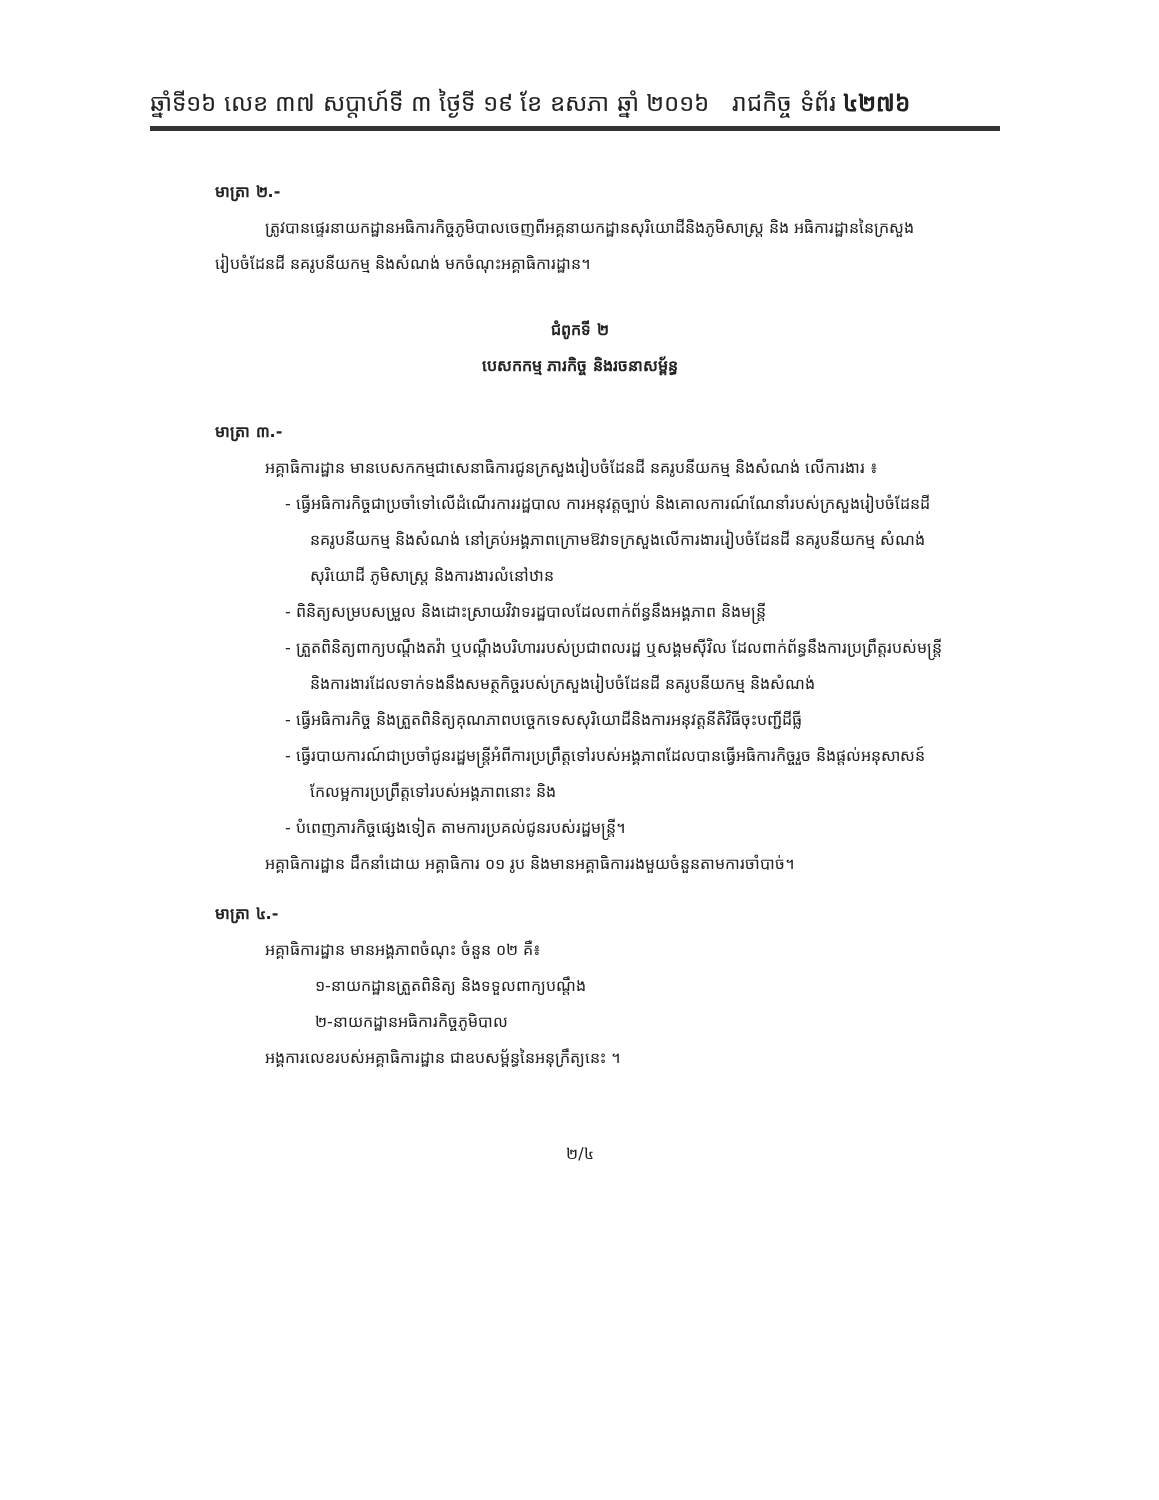ឆ្នាំទី១៦ លេខ ៣៧ សប្តាហ៍ទី ៣ ថ្ងៃទី ១៩ ខែ ឧសភា ឆ្នាំ ២០១៦ រាជកិច្ច ទំព័រ ៤២៧៦
មាត្រា ២.-
ត្រូវបានផ្ទេរនាយកដ្ឋានអធិការកិច្ចភូមិបាលចេញពីអគ្គនាយកដ្ឋានសុរិយោដីនិងភូមិសាស្ត្រ និង អធិការដ្ឋាននៃក្រសួងរៀបចំដែនដី នគរូបនីយកម្ម និងសំណង់ មកចំណុះអគ្គាធិការដ្ឋាន។
ជំពូកទី ២
បេសកកម្ម ភារកិច្ច និងរចនាសម្ព័ន្ធ
មាត្រា ៣.-
អគ្គាធិការដ្ឋាន មានបេសកកម្មជាសេនាធិការជូនក្រសួងរៀបចំដែនដី នគរូបនីយកម្ម និងសំណង់ លើការងារ ៖
- ធ្វើអធិការកិច្ចជាប្រចាំទៅលើដំណើរការរដ្ឋបាល ការអនុវត្តច្បាប់ និងគោលការណ៍ណែនាំរបស់ក្រសួងរៀបចំដែនដី នគរូបនីយកម្ម និងសំណង់ នៅគ្រប់អង្គភាពក្រោមឱវាទក្រសួងលើការងាររៀបចំដែនដី នគរូបនីយកម្ម សំណង់ សុរិយោដី ភូមិសាស្ត្រ និងការងារលំនៅឋាន
- ពិនិត្យសម្របសម្រួល និងដោះស្រាយវិវាទរដ្ឋបាលដែលពាក់ព័ន្ធនឹងអង្គភាព និងមន្ត្រី
- ត្រួតពិនិត្យពាក្យបណ្តឹងតវ៉ា ឬបណ្តឹងបរិហាររបស់ប្រជាពលរដ្ឋ ឬសង្គមស៊ីវិល ដែលពាក់ព័ន្ធនឹងការប្រព្រឹត្តរបស់មន្ត្រី និងការងារដែលទាក់ទងនឹងសមត្ថកិច្ចរបស់ក្រសួងរៀបចំដែនដី នគរូបនីយកម្ម និងសំណង់
- ធ្វើអធិការកិច្ច និងត្រួតពិនិត្យគុណភាពបច្ចេកទេសសុរិយោដីនិងការអនុវត្តនីតិវិធីចុះបញ្ជីដីធ្លី
- ធ្វើរបាយការណ៍ជាប្រចាំជូនរដ្ឋមន្ត្រីអំពីការប្រព្រឹត្តទៅរបស់អង្គភាពដែលបានធ្វើអធិការកិច្ចរួច និងផ្តល់អនុសាសន៍កែលម្អការប្រព្រឹត្តទៅរបស់អង្គភាពនោះ និង
- បំពេញភារកិច្ចផ្សេងទៀត តាមការប្រគល់ជូនរបស់រដ្ឋមន្ត្រី។
អគ្គាធិការដ្ឋាន ដឹកនាំដោយ អគ្គាធិការ ០១ រូប និងមានអគ្គាធិការរងមួយចំនួនតាមការចាំបាច់។
មាត្រា ៤.-
អគ្គាធិការដ្ឋាន មានអង្គភាពចំណុះ ចំនួន ០២ គឺ៖
១-នាយកដ្ឋានត្រួតពិនិត្យ និងទទួលពាក្យបណ្តឹង
២-នាយកដ្ឋានអធិការកិច្ចភូមិបាល
អង្គការលេខរបស់អគ្គាធិការដ្ឋាន ជាឧបសម្ព័ន្ធនៃអនុក្រឹត្យនេះ ។
២/៤